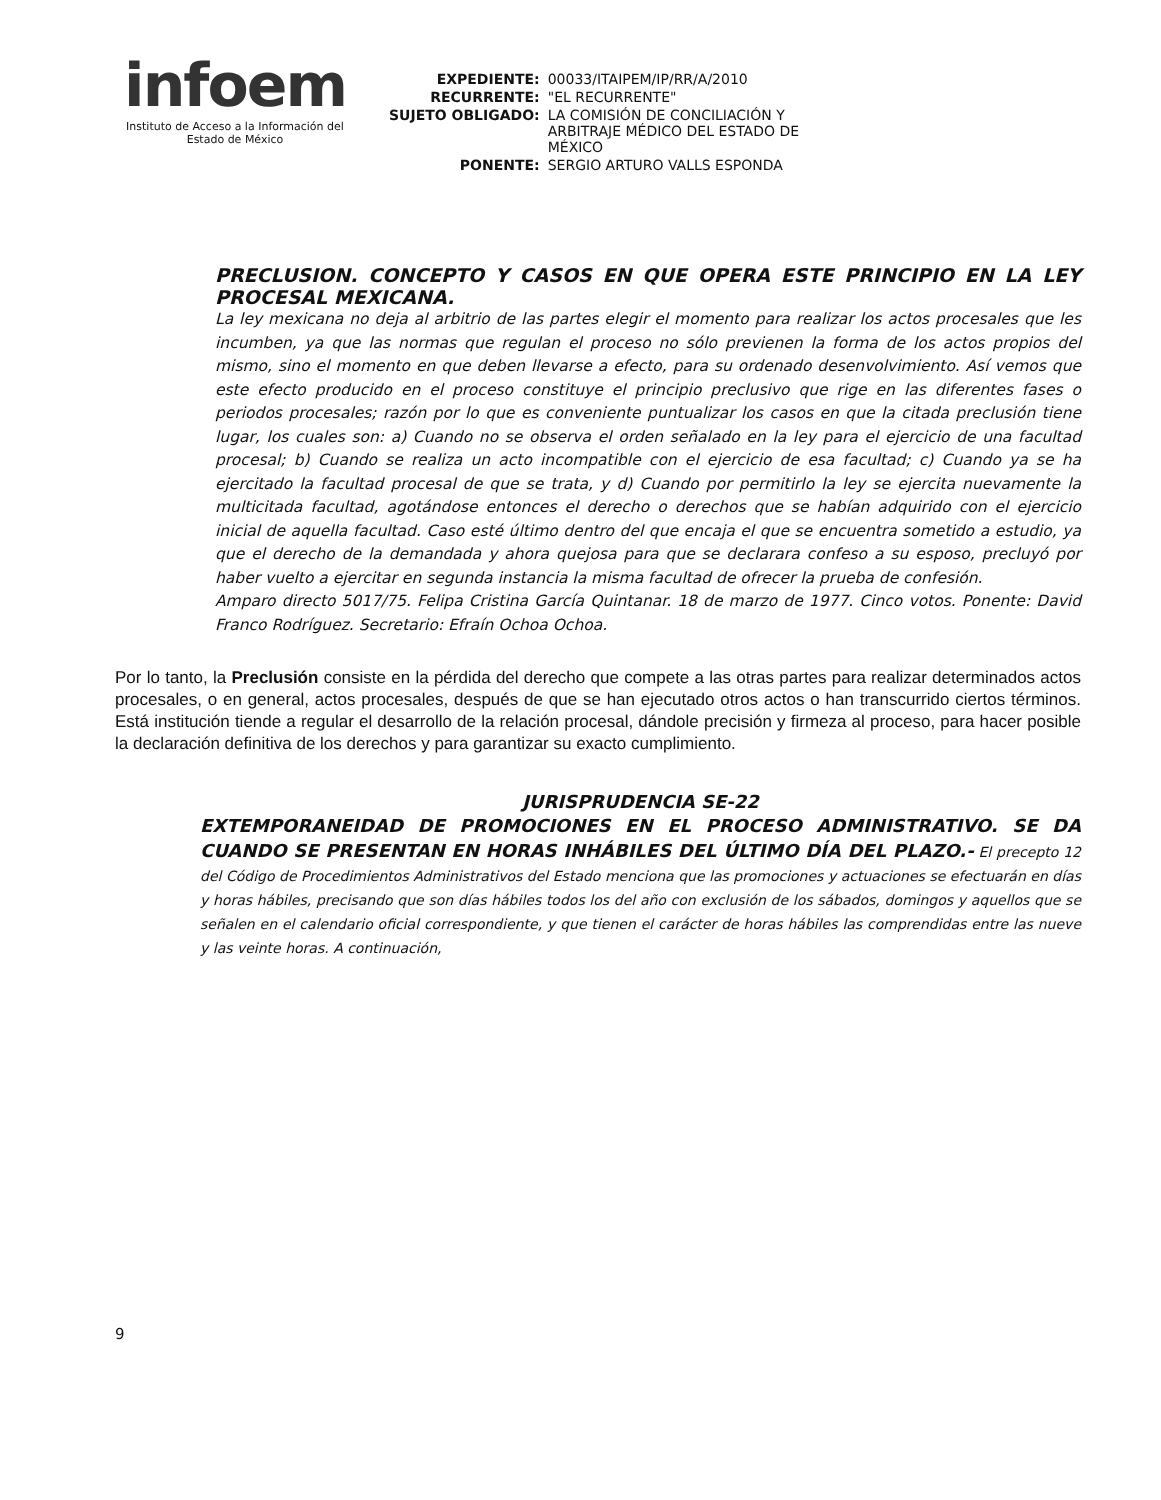infoem
Instituto de Acceso a la Información del
Estado de México
| EXPEDIENTE: | 00033/ITAIPEM/IP/RR/A/2010 |
| RECURRENTE: | "EL RECURRENTE" |
| SUJETO OBLIGADO: | LA COMISIÓN DE CONCILIACIÓN Y ARBITRAJE MÉDICO DEL ESTADO DE MÉXICO |
| PONENTE: | SERGIO ARTURO VALLS ESPONDA |
PRECLUSION. CONCEPTO Y CASOS EN QUE OPERA ESTE PRINCIPIO EN LA LEY PROCESAL MEXICANA.
La ley mexicana no deja al arbitrio de las partes elegir el momento para realizar los actos procesales que les incumben, ya que las normas que regulan el proceso no sólo previenen la forma de los actos propios del mismo, sino el momento en que deben llevarse a efecto, para su ordenado desenvolvimiento. Así vemos que este efecto producido en el proceso constituye el principio preclusivo que rige en las diferentes fases o periodos procesales; razón por lo que es conveniente puntualizar los casos en que la citada preclusión tiene lugar, los cuales son: a) Cuando no se observa el orden señalado en la ley para el ejercicio de una facultad procesal; b) Cuando se realiza un acto incompatible con el ejercicio de esa facultad; c) Cuando ya se ha ejercitado la facultad procesal de que se trata, y d) Cuando por permitirlo la ley se ejercita nuevamente la multicitada facultad, agotándose entonces el derecho o derechos que se habían adquirido con el ejercicio inicial de aquella facultad. Caso esté último dentro del que encaja el que se encuentra sometido a estudio, ya que el derecho de la demandada y ahora quejosa para que se declarara confeso a su esposo, precluyó por haber vuelto a ejercitar en segunda instancia la misma facultad de ofrecer la prueba de confesión.
Amparo directo 5017/75. Felipa Cristina García Quintanar. 18 de marzo de 1977. Cinco votos. Ponente: David Franco Rodríguez. Secretario: Efraín Ochoa Ochoa.
Por lo tanto, la Preclusión consiste en la pérdida del derecho que compete a las otras partes para realizar determinados actos procesales, o en general, actos procesales, después de que se han ejecutado otros actos o han transcurrido ciertos términos. Está institución tiende a regular el desarrollo de la relación procesal, dándole precisión y firmeza al proceso, para hacer posible la declaración definitiva de los derechos y para garantizar su exacto cumplimiento.
JURISPRUDENCIA SE-22
EXTEMPORANEIDAD DE PROMOCIONES EN EL PROCESO ADMINISTRATIVO. SE DA CUANDO SE PRESENTAN EN HORAS INHÁBILES DEL ÚLTIMO DÍA DEL PLAZO.- El precepto 12 del Código de Procedimientos Administrativos del Estado menciona que las promociones y actuaciones se efectuarán en días y horas hábiles, precisando que son días hábiles todos los del año con exclusión de los sábados, domingos y aquellos que se señalen en el calendario oficial correspondiente, y que tienen el carácter de horas hábiles las comprendidas entre las nueve y las veinte horas. A continuación,
9